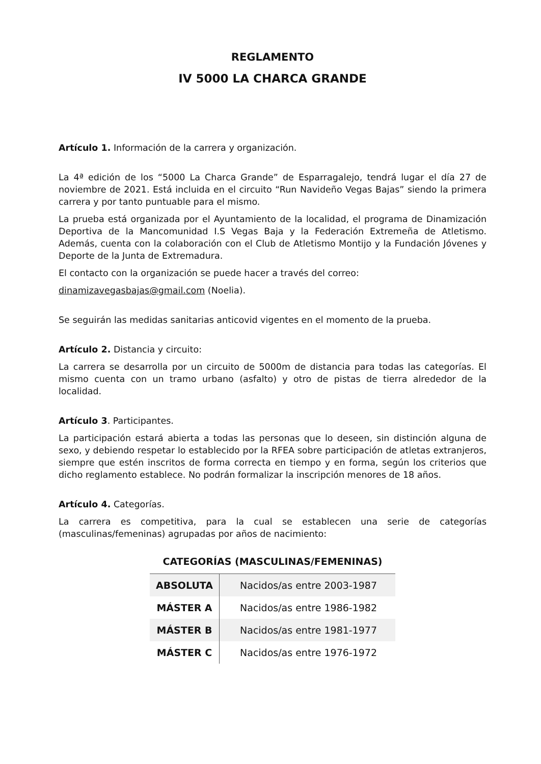REGLAMENTO
IV 5000 LA CHARCA GRANDE
Artículo 1. Información de la carrera y organización.
La 4ª edición de los “5000 La Charca Grande” de Esparragalejo, tendrá lugar el día 27 de noviembre de 2021. Está incluida en el circuito “Run Navideño Vegas Bajas” siendo la primera carrera y por tanto puntuable para el mismo.
La prueba está organizada por el Ayuntamiento de la localidad, el programa de Dinamización Deportiva de la Mancomunidad I.S Vegas Baja y la Federación Extremeña de Atletismo. Además, cuenta con la colaboración con el Club de Atletismo Montijo y la Fundación Jóvenes y Deporte de la Junta de Extremadura.
El contacto con la organización se puede hacer a través del correo:
dinamizavegasbajas@gmail.com (Noelia).
Se seguirán las medidas sanitarias anticovid vigentes en el momento de la prueba.
Artículo 2. Distancia y circuito:
La carrera se desarrolla por un circuito de 5000m de distancia para todas las categorías. El mismo cuenta con un tramo urbano (asfalto) y otro de pistas de tierra alrededor de la localidad.
Artículo 3. Participantes.
La participación estará abierta a todas las personas que lo deseen, sin distinción alguna de sexo, y debiendo respetar lo establecido por la RFEA sobre participación de atletas extranjeros, siempre que estén inscritos de forma correcta en tiempo y en forma, según los criterios que dicho reglamento establece. No podrán formalizar la inscripción menores de 18 años.
Artículo 4. Categorías.
La carrera es competitiva, para la cual se establecen una serie de categorías (masculinas/femeninas) agrupadas por años de nacimiento:
CATEGORÍAS (MASCULINAS/FEMENINAS)
| ABSOLUTA | Nacidos/as entre 2003-1987 |
| MÁSTER A | Nacidos/as entre 1986-1982 |
| MÁSTER B | Nacidos/as entre 1981-1977 |
| MÁSTER C | Nacidos/as entre 1976-1972 |